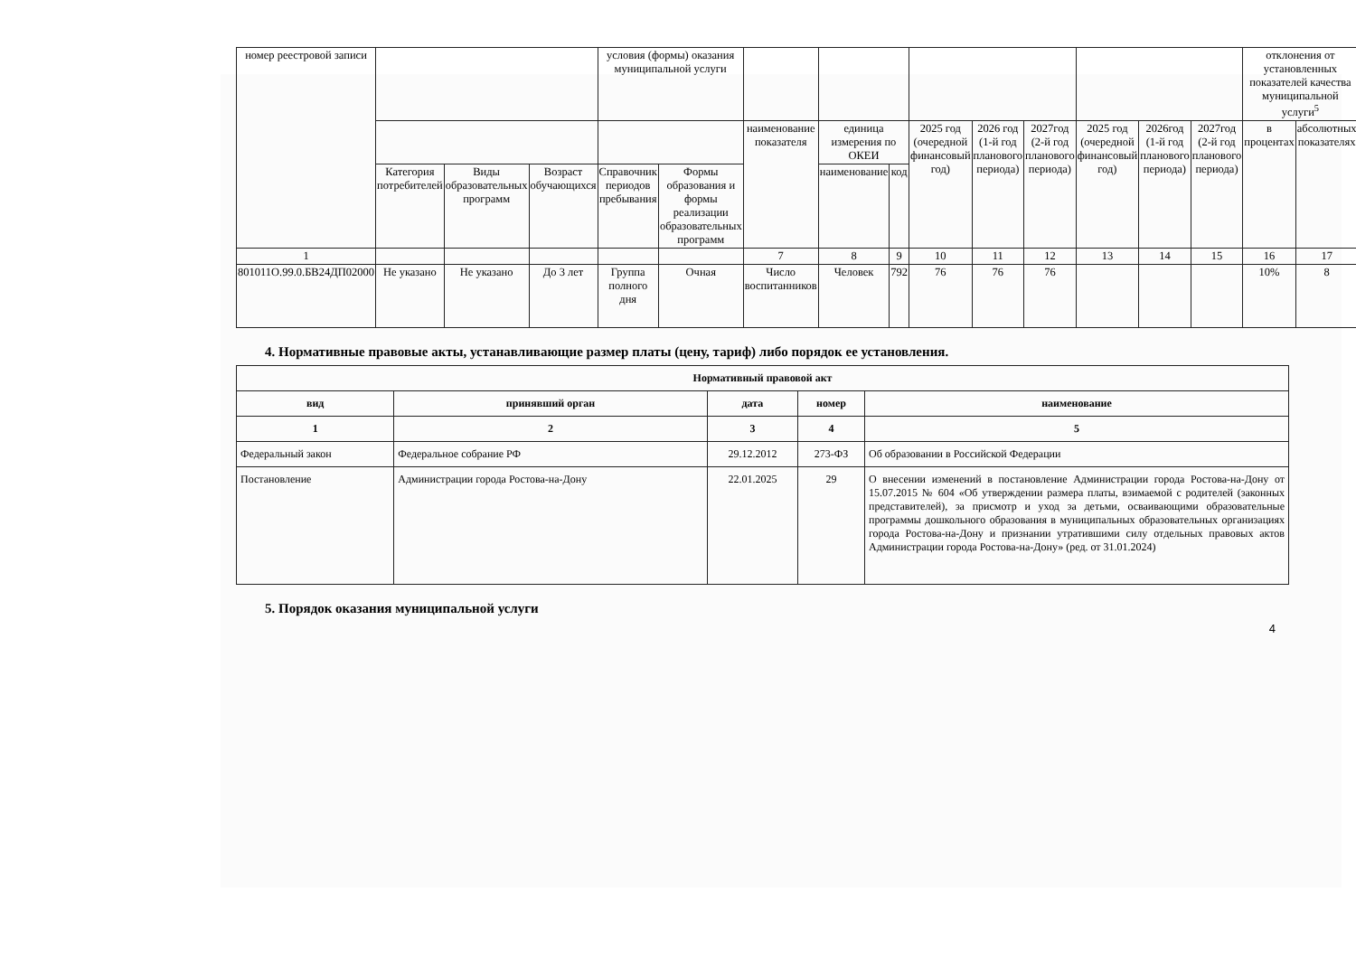| номер реестровой записи | | | | условия (формы) оказания муниципальной услуги | | | | | | | | | | | отклонения от установленных показателей качества муниципальной услуги<sup>5</sup> | |
| --- | --- | --- | --- | --- | --- | --- | --- | --- | --- | --- | --- | --- | --- | --- | --- | --- |
| | | | | | | наименование показателя | единица измерения по ОКЕИ | | 2025 год (очередной финансовый год) | 2026 год (1-й год планового периода) | 2027год (2-й год планового периода) | 2025 год (очередной финансовый год) | 2026год (1-й год планового периода) | 2027год (2-й год планового периода) | в процентах | абсолютных показателях |
| | Категория потребителей | Виды образовательных программ | Возраст обучающихся | Справочник периодов пребывания | Формы образования и формы реализации образовательных программ | | наименование | код | | | | | | | | |
| 1 | | | | | | 7 | 8 | 9 | 10 | 11 | 12 | 13 | 14 | 15 | 16 | 17 |
| 801011О.99.0.БВ24ДП02000 | Не указано | Не указано | До 3 лет | Группа полного дня | Очная | Число воспитанников | Человек | 792 | 76 | 76 | 76 | | | | 10% | 8 |
4. Нормативные правовые акты, устанавливающие размер платы (цену, тариф) либо порядок ее установления.
| Нормативный правовой акт | | | | |
| --- | --- | --- | --- | --- |
| вид | принявший орган | дата | номер | наименование |
| 1 | 2 | 3 | 4 | 5 |
| Федеральный закон | Федеральное собрание РФ | 29.12.2012 | 273-ФЗ | Об образовании в Российской Федерации |
| Постановление | Администрации города Ростова-на-Дону | 22.01.2025 | 29 | О внесении изменений в постановление Администрации города Ростова-на-Дону от 15.07.2015 № 604 «Об утверждении размера платы, взимаемой с родителей (законных представителей), за присмотр и уход за детьми, осваивающими образовательные программы дошкольного образования в муниципальных образовательных организациях города Ростова-на-Дону и признании утратившими силу отдельных правовых актов Администрации города Ростова-на-Дону» (ред. от 31.01.2024) |
5. Порядок оказания муниципальной услуги
4